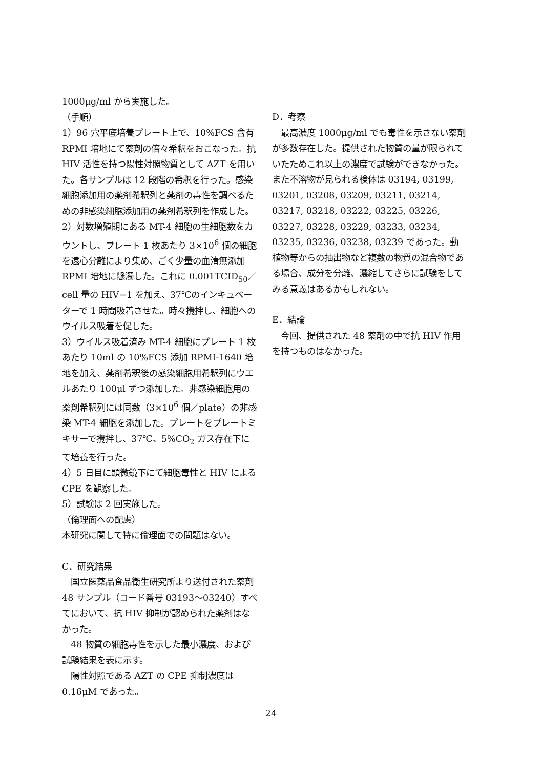1000μg/ml から実施した。
（手順）
1）96 穴平底培養プレート上で、10%FCS 含有 RPMI 培地にて薬剤の倍々希釈をおこなった。抗 HIV 活性を持つ陽性対照物質として AZT を用いた。各サンプルは 12 段階の希釈を行った。感染細胞添加用の薬剤希釈列と薬剤の毒性を調べるための非感染細胞添加用の薬剤希釈列を作成した。
2）対数増殖期にある MT-4 細胞の生細胞数をカウントし、プレート 1 枚あたり 3×10<sup>6</sup> 個の細胞を遠心分離により集め、ごく少量の血清無添加 RPMI 培地に懸濁した。これに 0.001TCID<sub>50</sub>／cell 量の HIV−1 を加え、37℃のインキュベーターで 1 時間吸着させた。時々攪拌し、細胞へのウイルス吸着を促した。
3）ウイルス吸着済み MT-4 細胞にプレート 1 枚あたり 10ml の 10%FCS 添加 RPMI-1640 培地を加え、薬剤希釈後の感染細胞用希釈列にウエルあたり 100μl ずつ添加した。非感染細胞用の薬剤希釈列には同数（3×10<sup>6</sup> 個／plate）の非感染 MT-4 細胞を添加した。プレートをプレートミキサーで攪拌し、37℃、5%CO<sub>2</sub> ガス存在下にて培養を行った。
4）5 日目に顕微鏡下にて細胞毒性と HIV による CPE を観察した。
5）試験は 2 回実施した。
（倫理面への配慮）
本研究に関して特に倫理面での問題はない。
C．研究結果
　国立医薬品食品衛生研究所より送付された薬剤 48 サンプル（コード番号 03193〜03240）すべてにおいて、抗 HIV 抑制が認められた薬剤はなかった。
　48 物質の細胞毒性を示した最小濃度、および試験結果を表に示す。
　陽性対照である AZT の CPE 抑制濃度は 0.16μM であった。
D．考察
　最高濃度 1000μg/ml でも毒性を示さない薬剤が多数存在した。提供された物質の量が限られていたためこれ以上の濃度で試験ができなかった。また不溶物が見られる検体は 03194, 03199, 03201, 03208, 03209, 03211, 03214, 03217, 03218, 03222, 03225, 03226, 03227, 03228, 03229, 03233, 03234, 03235, 03236, 03238, 03239 であった。動植物等からの抽出物など複数の物質の混合物である場合、成分を分離、濃縮してさらに試験をしてみる意義はあるかもしれない。
E．結論
　今回、提供された 48 薬剤の中で抗 HIV 作用を持つものはなかった。
24